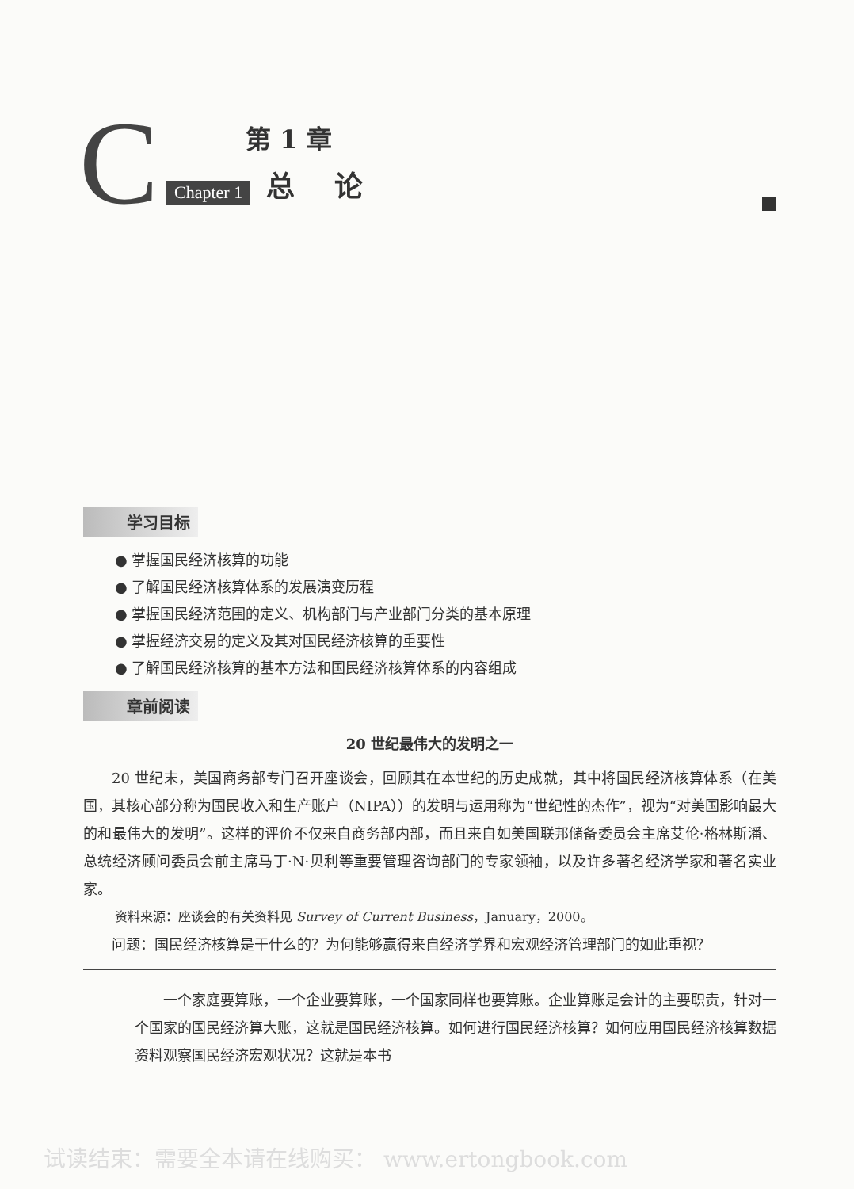C
第 1 章
Chapter 1 总论
学习目标
● 掌握国民经济核算的功能
● 了解国民经济核算体系的发展演变历程
● 掌握国民经济范围的定义、机构部门与产业部门分类的基本原理
● 掌握经济交易的定义及其对国民经济核算的重要性
● 了解国民经济核算的基本方法和国民经济核算体系的内容组成
章前阅读
20 世纪最伟大的发明之一
20 世纪末，美国商务部专门召开座谈会，回顾其在本世纪的历史成就，其中将国民经济核算体系（在美国，其核心部分称为国民收入和生产账户（NIPA））的发明与运用称为“世纪性的杰作”，视为“对美国影响最大的和最伟大的发明”。这样的评价不仅来自商务部内部，而且来自如美国联邦储备委员会主席艾伦·格林斯潘、总统经济顾问委员会前主席马丁·N·贝利等重要管理咨询部门的专家领袖，以及许多著名经济学家和著名实业家。
资料来源：座谈会的有关资料见 Survey of Current Business，January，2000。
问题：国民经济核算是干什么的？为何能够赢得来自经济学界和宏观经济管理部门的如此重视？
一个家庭要算账，一个企业要算账，一个国家同样也要算账。企业算账是会计的主要职责，针对一个国家的国民经济算大账，这就是国民经济核算。如何进行国民经济核算？如何应用国民经济核算数据资料观察国民经济宏观状况？这就是本书
试读结束：需要全本请在线购买： www.ertongbook.com